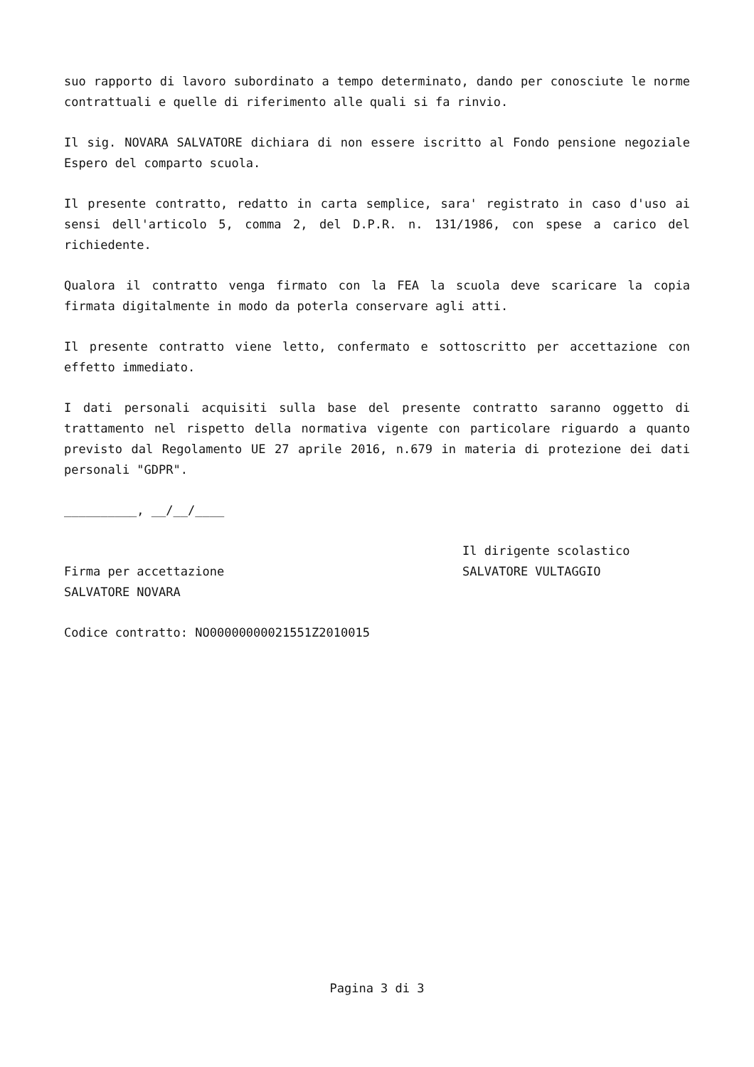suo rapporto di lavoro subordinato a tempo determinato, dando per conosciute le norme contrattuali e quelle di riferimento alle quali si fa rinvio.
Il sig. NOVARA SALVATORE dichiara di non essere iscritto al Fondo pensione negoziale Espero del comparto scuola.
Il presente contratto, redatto in carta semplice, sara' registrato in caso d'uso ai sensi dell'articolo 5, comma 2, del D.P.R. n. 131/1986, con spese a carico del richiedente.
Qualora il contratto venga firmato con la FEA la scuola deve scaricare la copia firmata digitalmente in modo da poterla conservare agli atti.
Il presente contratto viene letto, confermato e sottoscritto per accettazione con effetto immediato.
I dati personali acquisiti sulla base del presente contratto saranno oggetto di trattamento nel rispetto della normativa vigente con particolare riguardo a quanto previsto dal Regolamento UE 27 aprile 2016, n.679 in materia di protezione dei dati personali "GDPR".
__________, __/__/____
Firma per accettazione
SALVATORE NOVARA
Il dirigente scolastico
SALVATORE VULTAGGIO
Codice contratto: NO00000000021551Z2010015
Pagina 3 di 3